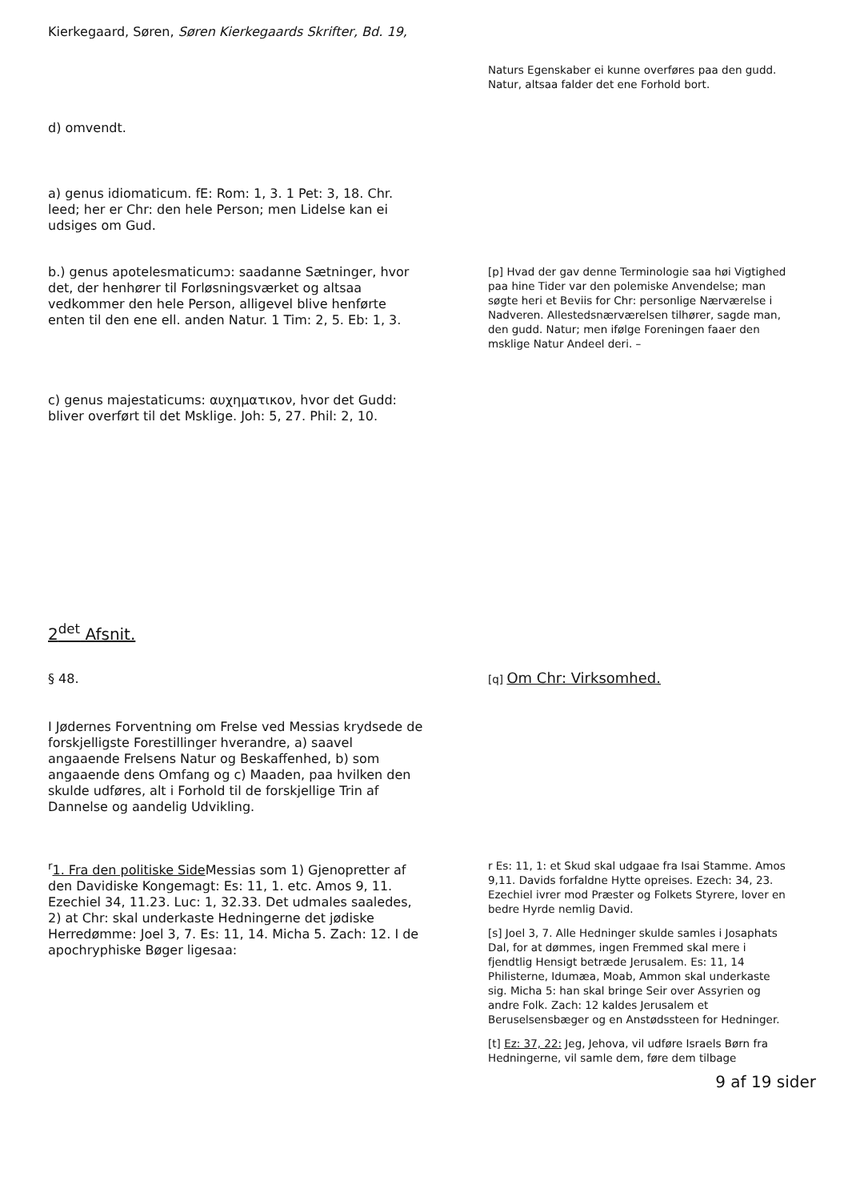Kierkegaard, Søren, Søren Kierkegaards Skrifter, Bd. 19,
Naturs Egenskaber ei kunne overføres paa den gudd. Natur, altsaa falder det ene Forhold bort.
d) omvendt.
a) genus idiomaticum. fE: Rom: 1, 3. 1 Pet: 3, 18. Chr. leed; her er Chr: den hele Person; men Lidelse kan ei udsiges om Gud.
b.) genus apotelesmaticumↄ: saadanne Sætninger, hvor det, der henhører til Forløsningsværket og altsaa vedkommer den hele Person, alligevel blive henførte enten til den ene ell. anden Natur. 1 Tim: 2, 5. Eb: 1, 3.
[p] Hvad der gav denne Terminologie saa høi Vigtighed paa hine Tider var den polemiske Anvendelse; man søgte heri et Beviis for Chr: personlige Nærværelse i Nadveren. Allestedsnærværelsen tilhører, sagde man, den gudd. Natur; men ifølge Foreningen faaer den msklige Natur Andeel deri. –
c) genus majestaticums: αυχηματικον, hvor det Gudd: bliver overført til det Msklige. Joh: 5, 27. Phil: 2, 10.
2<sup>det</sup> Afsnit.
§ 48.
[q] Om Chr: Virksomhed.
I Jødernes Forventning om Frelse ved Messias krydsede de forskjelligste Forestillinger hverandre, a) saavel angaaende Frelsens Natur og Beskaffenhed, b) som angaaende dens Omfang og c) Maaden, paa hvilken den skulde udføres, alt i Forhold til de forskjellige Trin af Dannelse og aandelig Udvikling.
<sup>r</sup> 1. Fra den politiske Side Messias som 1) Gjenopretter af den Davidiske Kongemagt: Es: 11, 1. etc. Amos 9, 11. Ezechiel 34, 11.23. Luc: 1, 32.33. Det udmales saaledes, 2) at Chr: skal underkaste Hedningerne det jødiske Herredømme: Joel 3, 7. Es: 11, 14. Micha 5. Zach: 12. I de apochryphiske Bøger ligesaa:
r Es: 11, 1: et Skud skal udgaae fra Isai Stamme. Amos 9,11. Davids forfaldne Hytte opreises. Ezech: 34, 23. Ezechiel ivrer mod Præster og Folkets Styrere, lover en bedre Hyrde nemlig David.
[s] Joel 3, 7. Alle Hedninger skulde samles i Josaphats Dal, for at dømmes, ingen Fremmed skal mere i fjendtlig Hensigt betræde Jerusalem. Es: 11, 14 Philisterne, Idumæa, Moab, Ammon skal underkaste sig. Micha 5: han skal bringe Seir over Assyrien og andre Folk. Zach: 12 kaldes Jerusalem et Beruselsensbæger og en Anstødssteen for Hedninger.
[t] Ez: 37, 22: Jeg, Jehova, vil udføre Israels Børn fra Hedningerne, vil samle dem, føre dem tilbage
9 af 19 sider